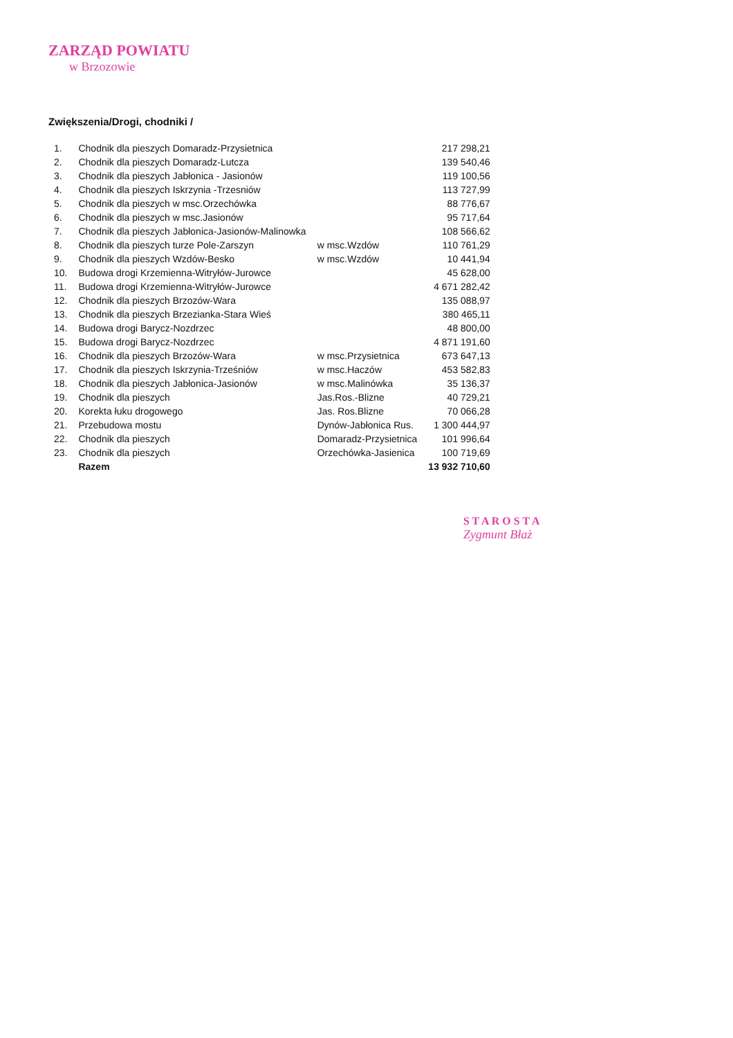ZARZĄD POWIATU
w Brzozowie
Zwiększenia/Drogi, chodniki /
| 1. | Chodnik dla pieszych Domaradz-Przysietnica | | 217 298,21 |
| 2. | Chodnik dla pieszych Domaradz-Lutcza | | 139 540,46 |
| 3. | Chodnik dla pieszych Jabłonica - Jasionów | | 119 100,56 |
| 4. | Chodnik dla pieszych Iskrzynia -Trzesniów | | 113 727,99 |
| 5. | Chodnik dla pieszych w msc.Orzechówka | | 88 776,67 |
| 6. | Chodnik dla pieszych w msc.Jasionów | | 95 717,64 |
| 7. | Chodnik dla pieszych Jabłonica-Jasionów-Malinowka | | 108 566,62 |
| 8. | Chodnik dla pieszych turze Pole-Zarszyn | w msc.Wzdów | 110 761,29 |
| 9. | Chodnik dla pieszych Wzdów-Besko | w msc.Wzdów | 10 441,94 |
| 10. | Budowa drogi Krzemienna-Witryłów-Jurowce | | 45 628,00 |
| 11. | Budowa drogi Krzemienna-Witryłów-Jurowce | | 4 671 282,42 |
| 12. | Chodnik dla pieszych Brzozów-Wara | | 135 088,97 |
| 13. | Chodnik dla pieszych Brzezianka-Stara Wieś | | 380 465,11 |
| 14. | Budowa drogi Barycz-Nozdrzec | | 48 800,00 |
| 15. | Budowa drogi Barycz-Nozdrzec | | 4 871 191,60 |
| 16. | Chodnik dla pieszych Brzozów-Wara | w msc.Przysietnica | 673 647,13 |
| 17. | Chodnik dla pieszych Iskrzynia-Trześniów | w msc.Haczów | 453 582,83 |
| 18. | Chodnik dla pieszych Jabłonica-Jasionów | w msc.Malinówka | 35 136,37 |
| 19. | Chodnik dla pieszych | Jas.Ros.-Blizne | 40 729,21 |
| 20. | Korekta łuku drogowego | Jas. Ros.Blizne | 70 066,28 |
| 21. | Przebudowa mostu | Dynów-Jabłonica Rus. | 1 300 444,97 |
| 22. | Chodnik dla pieszych | Domaradz-Przysietnica | 101 996,64 |
| 23. | Chodnik dla pieszych | Orzechówka-Jasienica | 100 719,69 |
| | Razem | | 13 932 710,60 |
S T A R O S T A
Zygmunt Błaż